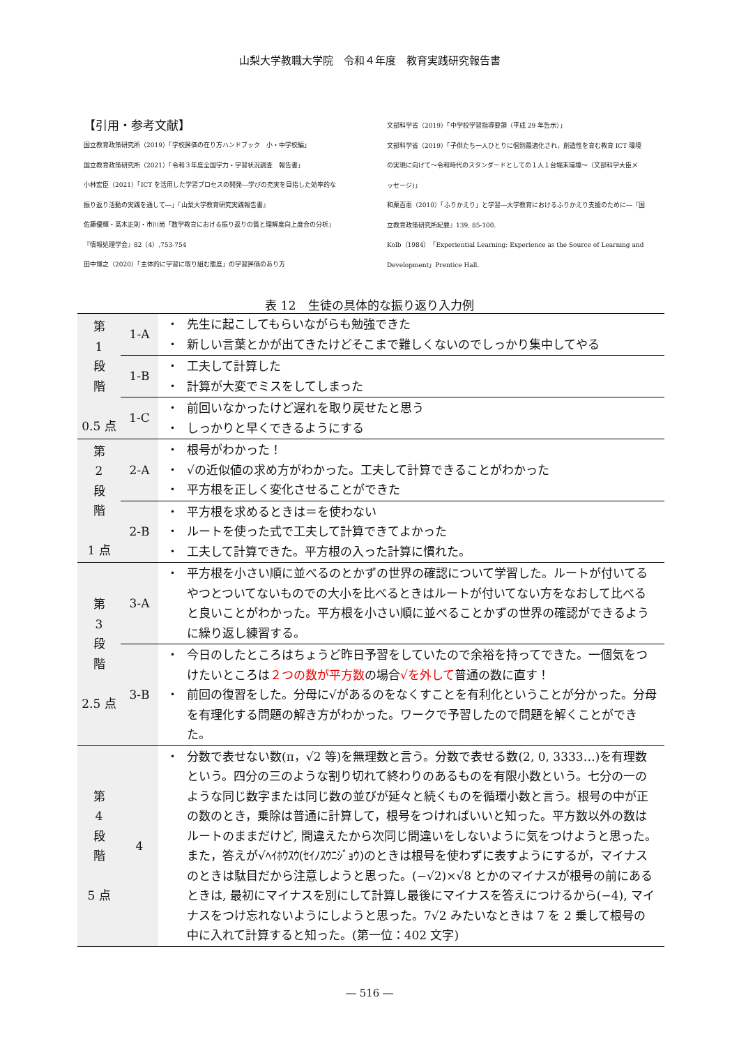山梨大学教職大学院　令和４年度　教育実践研究報告書
【引用・参考文献】
国立教育政策研究所（2019）「学校評価の在り方ハンドブック　小・中学校編」
国立教育政策研究所（2021）「令和３年度全国学力・学習状況調査　報告書」
小林宏臣（2021）「ICT を活用した学習プロセスの開発―学びの充実を目指した効率的な
振り返り活動の実践を通して―」『山梨大学教育研究実践報告書』
佐藤優輝・高木正則・市川尚「数学教育における振り返りの質と理解度向上度合の分析」
『情報処理学会』82（4）,753-754
田中博之（2020）「主体的に学習に取り組む態度」の学習評価のあり方
文部科学省（2019）「中学校学習指導要領（平成 29 年告示）」
文部科学省（2019）「子供たち一人ひとりに個別最適化され，創造性を育む教育 ICT 環境
の実現に向けて～令和時代のスタンダードとしての１人１台端末環境～（文部科学大臣メ
ッセージ)」
和栗百恵（2010）「ふりかえり」と学習―大学教育におけるふりかえり支援のために―『国
立教育政策研究所紀要』139, 85-100.
Kolb（1984）「Experiential Learning: Experience as the Source of Learning and
Development」Prentice Hall.
表 12　生徒の具体的な振り返り入力例
| 第 1 段 階 0.5 点 | 1-A | ・ ・ | 先生に起こしてもらいながらも勉強できた 新しい言葉とかが出てきたけどそこまで難しくないのでしっかり集中してやる |
| | 1-B | ・ ・ | 工夫して計算した 計算が大変でミスをしてしまった |
| | 1-C | ・ ・ | 前回いなかったけど遅れを取り戻せたと思う しっかりと早くできるようにする |
| 第 2 段 階 1 点 | 2-A | ・ ・ ・ | 根号がわかった！ √の近似値の求め方がわかった。工夫して計算できることがわかった 平方根を正しく変化させることができた |
| | 2-B | ・ ・ ・ | 平方根を求めるときは＝を使わない ルートを使った式で工夫して計算できてよかった 工夫して計算できた。平方根の入った計算に慣れた。 |
| 第 3 段 階 2.5 点 | 3-A | ・ | 平方根を小さい順に並べるのとかずの世界の確認について学習した。ルートが付いてるやつとついてないものでの大小を比べるときはルートが付いてない方をなおして比べると良いことがわかった。平方根を小さい順に並べることかずの世界の確認ができるように繰り返し練習する。 |
| | 3-B | ・ ・ | 今日のしたところはちょうど昨日予習をしていたので余裕を持ってできた。一個気をつけたいところは ２つの数が平方数 の場合 √を外して 普通の数に直す！ 前回の復習をした。分母に√があるのをなくすことを有利化ということが分かった。分母を有理化する問題の解き方がわかった。ワークで予習したので問題を解くことができた。 |
| 第 4 段 階 5 点 | 4 | ・ | 分数で表せない数(π，√2 等)を無理数と言う。分数で表せる数(2, 0, 3333…)を有理数という。四分の三のような割り切れて終わりのあるものを有限小数という。七分の一のような同じ数字または同じ数の並びが延々と続くものを循環小数と言う。根号の中が正の数のとき，乗除は普通に計算して，根号をつければいいと知った。平方数以外の数はルートのままだけど, 間違えたから次同じ間違いをしないように気をつけようと思った。また，答えが√ﾍｲﾎｳｽｳ(ｾｲﾉｽｳﾆｼﾞｮｳ)のときは根号を使わずに表すようにするが，マイナスのときは駄目だから注意しようと思った。(−√2)×√8 とかのマイナスが根号の前にあるときは, 最初にマイナスを別にして計算し最後にマイナスを答えにつけるから(−4), マイナスをつけ忘れないようにしようと思った。7√2 みたいなときは 7 を 2 乗して根号の中に入れて計算すると知った。(第一位：402 文字) |
― 516 ―